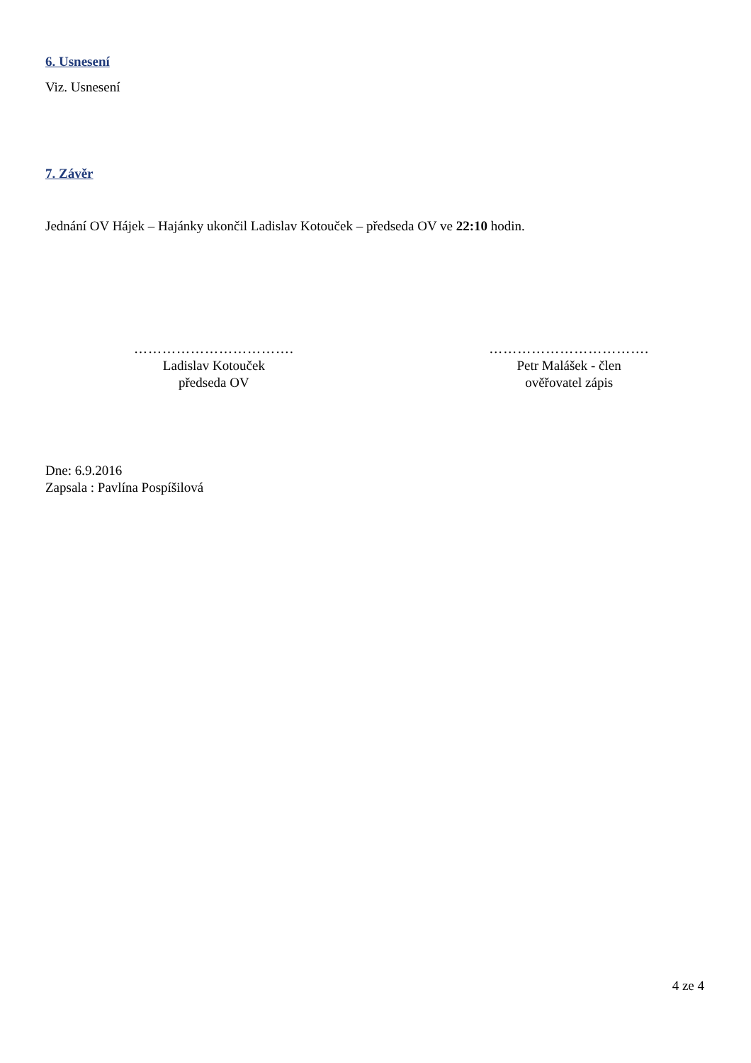6. Usnesení
Viz. Usnesení
7. Závěr
Jednání OV Hájek – Hajánky ukončil Ladislav Kotouček – předseda OV ve 22:10 hodin.
…………………………….
Ladislav Kotouček
předseda OV
…………………………….
Petr Malášek - člen
ověřovatel zápis
Dne: 6.9.2016
Zapsala : Pavlína Pospíšilová
4 ze 4